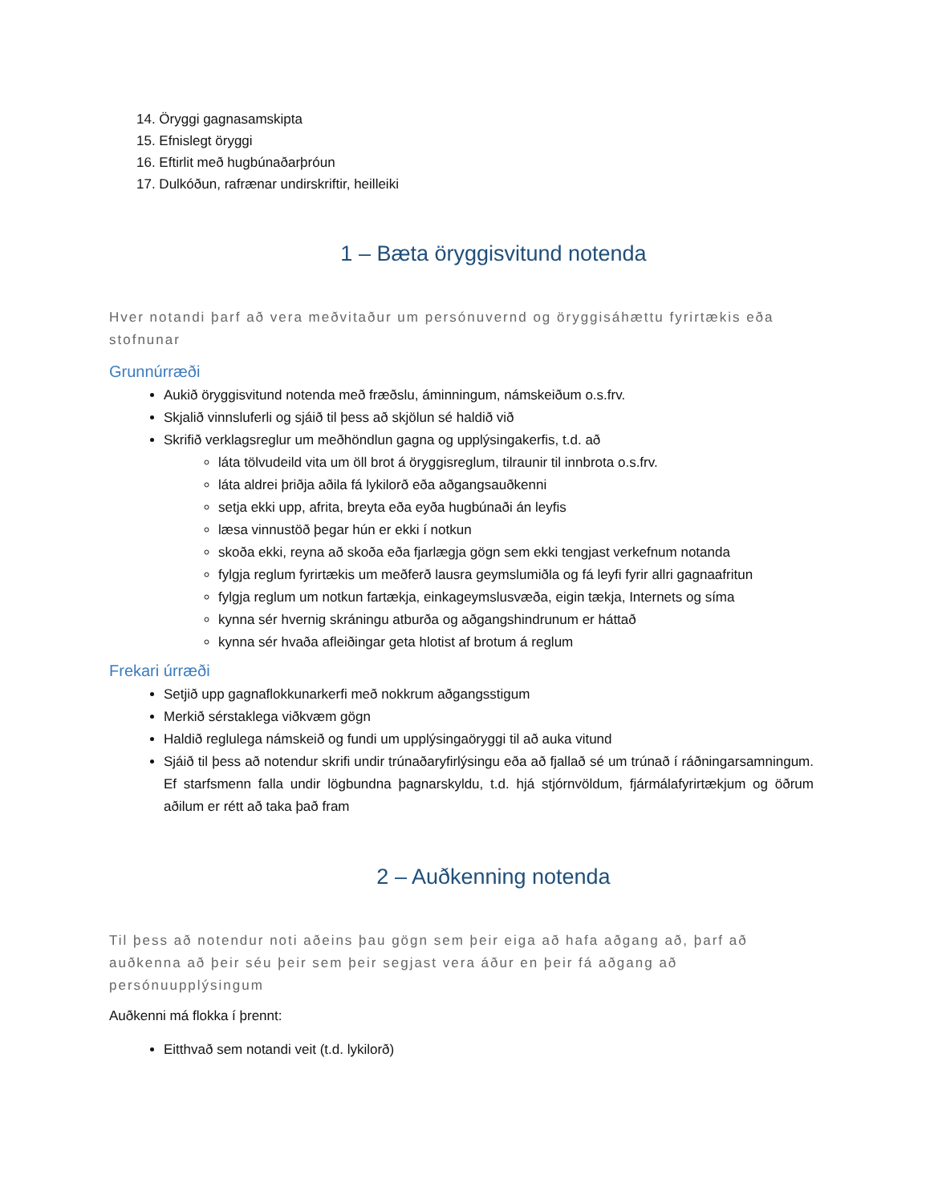14. Öryggi gagnasamskipta
15. Efnislegt öryggi
16. Eftirlit með hugbúnaðarþróun
17. Dulkóðun, rafrænar undirskriftir, heilleiki
1 – Bæta öryggisvitund notenda
Hver notandi þarf að vera meðvitaður um persónuvernd og öryggisáhættu fyrirtækis eða stofnunar
Grunnúrræði
Aukið öryggisvitund notenda með fræðslu, áminningum, námskeiðum o.s.frv.
Skjalið vinnsluferli og sjáið til þess að skjölun sé haldið við
Skrifið verklagsreglur um meðhöndlun gagna og upplýsingakerfis, t.d. að
láta tölvudeild vita um öll brot á öryggisreglum, tilraunir til innbrota o.s.frv.
láta aldrei þriðja aðila fá lykilorð eða aðgangsauðkenni
setja ekki upp, afrita, breyta eða eyða hugbúnaði án leyfis
læsa vinnustöð þegar hún er ekki í notkun
skoða ekki, reyna að skoða eða fjarlægja gögn sem ekki tengjast verkefnum notanda
fylgja reglum fyrirtækis um meðferð lausra geymslumiðla og fá leyfi fyrir allri gagnaafritun
fylgja reglum um notkun fartækja, einkageymslusvæða, eigin tækja, Internets og síma
kynna sér hvernig skráningu atburða og aðgangshindrunum er háttað
kynna sér hvaða afleiðingar geta hlotist af brotum á reglum
Frekari úrræði
Setjið upp gagnaflokkunarkerfi með nokkrum aðgangsstigum
Merkið sérstaklega viðkvæm gögn
Haldið reglulega námskeið og fundi um upplýsingaöryggi til að auka vitund
Sjáið til þess að notendur skrifi undir trúnaðaryfirlýsingu eða að fjallað sé um trúnað í ráðningarsamningum. Ef starfsmenn falla undir lögbundna þagnarskyldu, t.d. hjá stjórnvöldum, fjármálafyrirtækjum og öðrum aðilum er rétt að taka það fram
2 – Auðkenning notenda
Til þess að notendur noti aðeins þau gögn sem þeir eiga að hafa aðgang að, þarf að auðkenna að þeir séu þeir sem þeir segjast vera áður en þeir fá aðgang að persónuupplýsingum
Auðkenni má flokka í þrennt:
Eitthvað sem notandi veit (t.d. lykilorð)